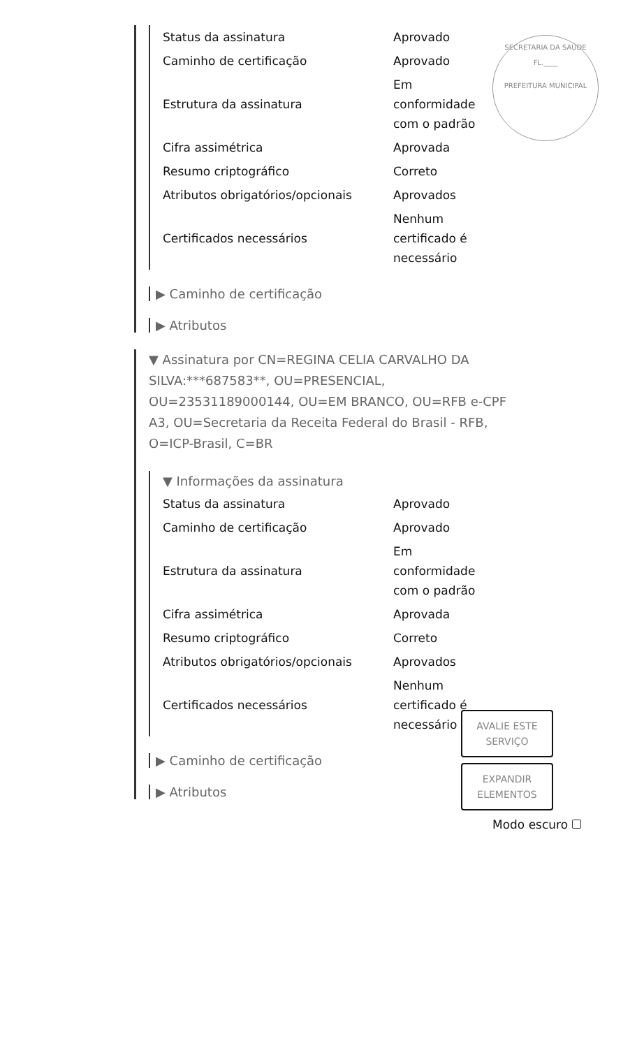SECRETARIA DA SAÚDE
FL.____
PREFEITURA MUNICIPAL
| Status da assinatura | Aprovado |
| Caminho de certificação | Aprovado |
| Estrutura da assinatura | Em conformidade com o padrão |
| Cifra assimétrica | Aprovada |
| Resumo criptográfico | Correto |
| Atributos obrigatórios/opcionais | Aprovados |
| Certificados necessários | Nenhum certificado é necessário |
▶ Caminho de certificação
▶ Atributos
▼ Assinatura por CN=REGINA CELIA CARVALHO DA SILVA:***687583**, OU=PRESENCIAL, OU=23531189000144, OU=EM BRANCO, OU=RFB e-CPF A3, OU=Secretaria da Receita Federal do Brasil - RFB, O=ICP-Brasil, C=BR
▼ Informações da assinatura
| Status da assinatura | Aprovado |
| Caminho de certificação | Aprovado |
| Estrutura da assinatura | Em conformidade com o padrão |
| Cifra assimétrica | Aprovada |
| Resumo criptográfico | Correto |
| Atributos obrigatórios/opcionais | Aprovados |
| Certificados necessários | Nenhum certificado é necessário |
▶ Caminho de certificação
▶ Atributos
AVALIE ESTE
SERVIÇO
EXPANDIR
ELEMENTOS
Modo escuro